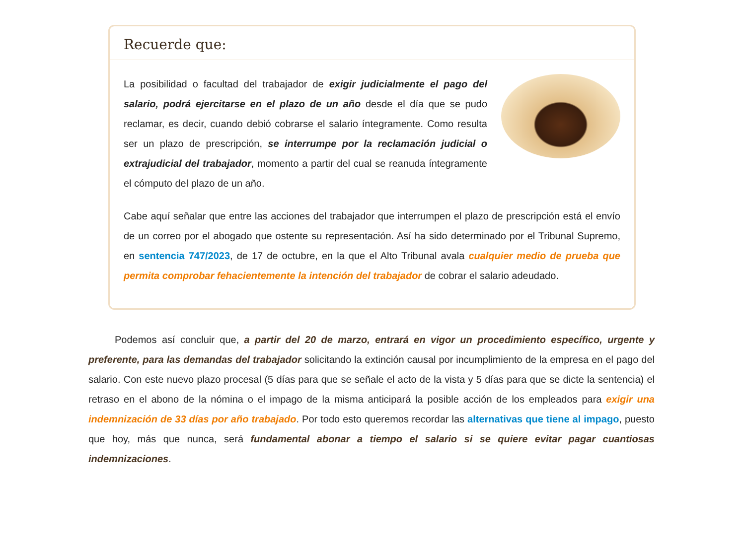Recuerde que:
La posibilidad o facultad del trabajador de exigir judicialmente el pago del salario, podrá ejercitarse en el plazo de un año desde el día que se pudo reclamar, es decir, cuando debió cobrarse el salario íntegramente. Como resulta ser un plazo de prescripción, se interrumpe por la reclamación judicial o extrajudicial del trabajador, momento a partir del cual se reanuda íntegramente el cómputo del plazo de un año.
Cabe aquí señalar que entre las acciones del trabajador que interrumpen el plazo de prescripción está el envío de un correo por el abogado que ostente su representación. Así ha sido determinado por el Tribunal Supremo, en sentencia 747/2023, de 17 de octubre, en la que el Alto Tribunal avala cualquier medio de prueba que permita comprobar fehacientemente la intención del trabajador de cobrar el salario adeudado.
Podemos así concluir que, a partir del 20 de marzo, entrará en vigor un procedimiento específico, urgente y preferente, para las demandas del trabajador solicitando la extinción causal por incumplimiento de la empresa en el pago del salario. Con este nuevo plazo procesal (5 días para que se señale el acto de la vista y 5 días para que se dicte la sentencia) el retraso en el abono de la nómina o el impago de la misma anticipará la posible acción de los empleados para exigir una indemnización de 33 días por año trabajado. Por todo esto queremos recordar las alternativas que tiene al impago, puesto que hoy, más que nunca, será fundamental abonar a tiempo el salario si se quiere evitar pagar cuantiosas indemnizaciones.